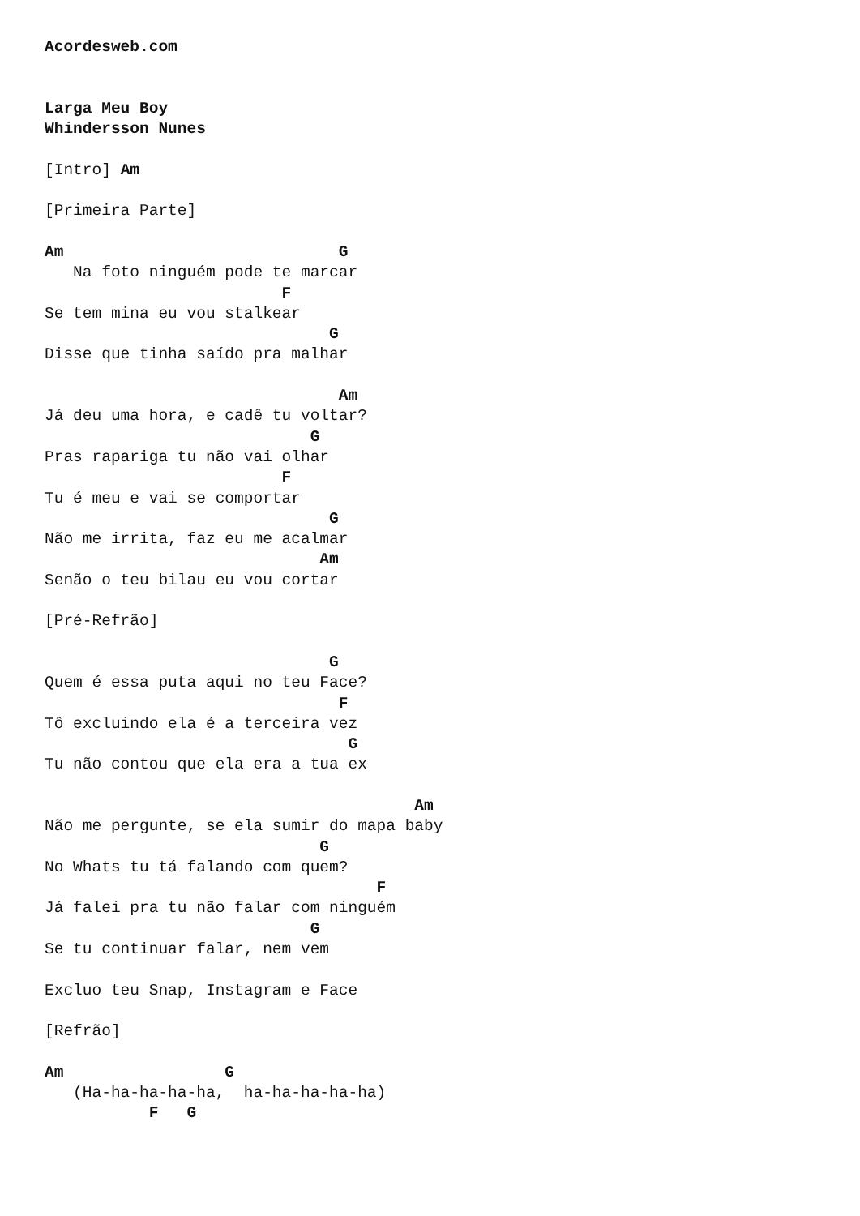Acordesweb.com


Larga Meu Boy
Whindersson Nunes

[Intro] Am

[Primeira Parte]

Am                             G
   Na foto ninguém pode te marcar
                         F
Se tem mina eu vou stalkear
                              G
Disse que tinha saído pra malhar

                               Am
Já deu uma hora, e cadê tu voltar?
                            G
Pras rapariga tu não vai olhar
                         F
Tu é meu e vai se comportar
                              G
Não me irrita, faz eu me acalmar
                             Am
Senão o teu bilau eu vou cortar

[Pré-Refrão]

                              G
Quem é essa puta aqui no teu Face?
                               F
Tô excluindo ela é a terceira vez
                                G
Tu não contou que ela era a tua ex

                                       Am
Não me pergunte, se ela sumir do mapa baby
                             G
No Whats tu tá falando com quem?
                                   F
Já falei pra tu não falar com ninguém
                            G
Se tu continuar falar, nem vem

Excluo teu Snap, Instagram e Face

[Refrão]

Am                 G
   (Ha-ha-ha-ha-ha,  ha-ha-ha-ha-ha)
           F   G